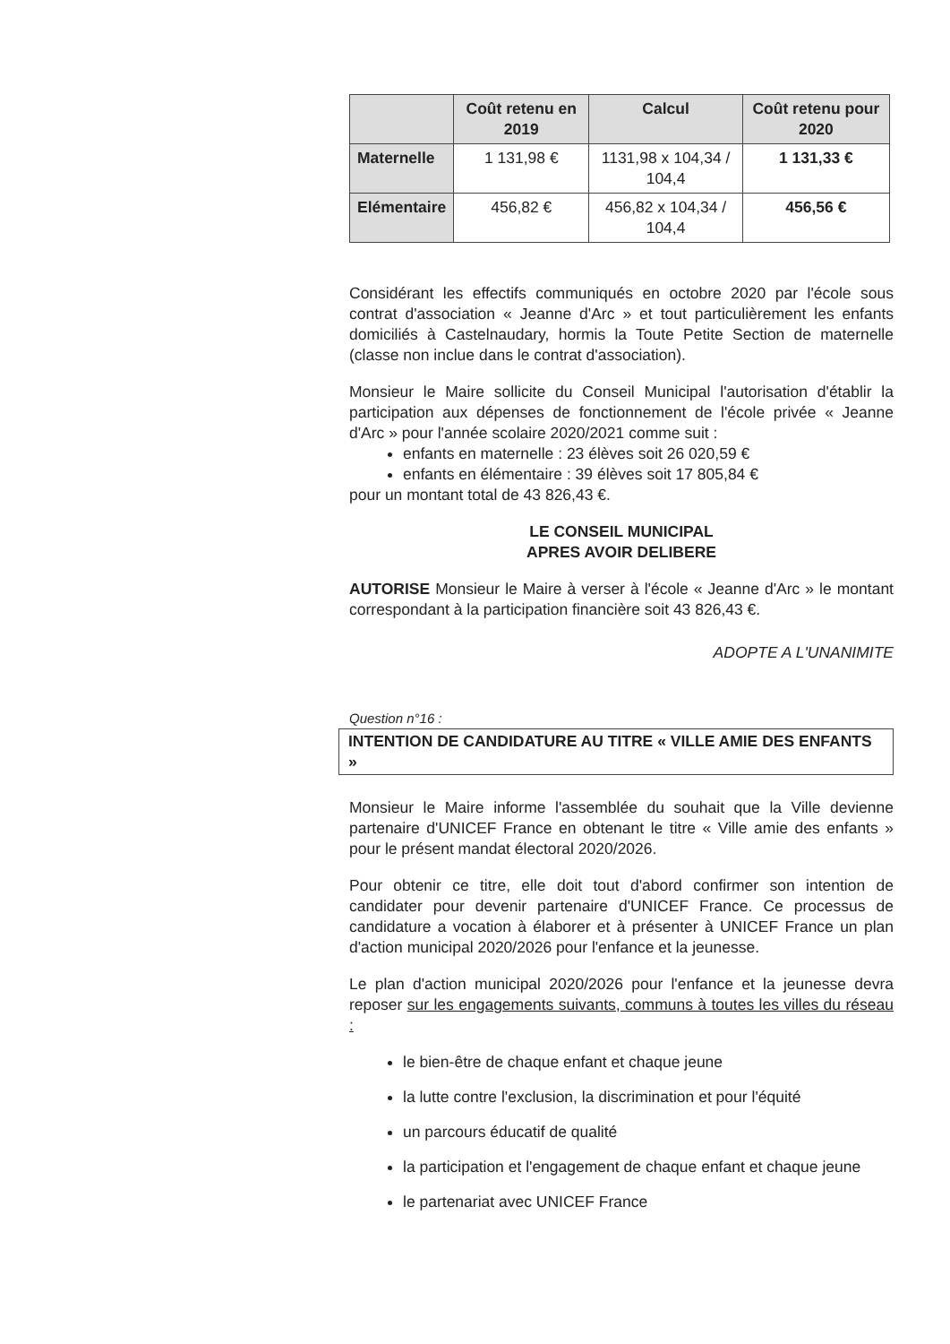| | Coût retenu en 2019 | Calcul | Coût retenu pour 2020 |
| --- | --- | --- | --- |
| Maternelle | 1 131,98 € | 1131,98 x 104,34 / 104,4 | 1 131,33 € |
| Elémentaire | 456,82 € | 456,82 x 104,34 / 104,4 | 456,56 € |
Considérant les effectifs communiqués en octobre 2020 par l'école sous contrat d'association « Jeanne d'Arc » et tout particulièrement les enfants domiciliés à Castelnaudary, hormis la Toute Petite Section de maternelle (classe non inclue dans le contrat d'association).
Monsieur le Maire sollicite du Conseil Municipal l'autorisation d'établir la participation aux dépenses de fonctionnement de l'école privée « Jeanne d'Arc » pour l'année scolaire 2020/2021 comme suit :
enfants en maternelle : 23 élèves soit 26 020,59 €
enfants en élémentaire : 39 élèves soit 17 805,84 €
pour un montant total de 43 826,43 €.
LE CONSEIL MUNICIPAL
APRES AVOIR DELIBERE
AUTORISE Monsieur le Maire à verser à l'école « Jeanne d'Arc » le montant correspondant à la participation financière soit 43 826,43 €.
ADOPTE A L'UNANIMITE
Question n°16 :
INTENTION DE CANDIDATURE AU TITRE « VILLE AMIE DES ENFANTS »
Monsieur le Maire informe l'assemblée du souhait que la Ville devienne partenaire d'UNICEF France en obtenant le titre « Ville amie des enfants » pour le présent mandat électoral 2020/2026.
Pour obtenir ce titre, elle doit tout d'abord confirmer son intention de candidater pour devenir partenaire d'UNICEF France. Ce processus de candidature a vocation à élaborer et à présenter à UNICEF France un plan d'action municipal 2020/2026 pour l'enfance et la jeunesse.
Le plan d'action municipal 2020/2026 pour l'enfance et la jeunesse devra reposer sur les engagements suivants, communs à toutes les villes du réseau :
le bien-être de chaque enfant et chaque jeune
la lutte contre l'exclusion, la discrimination et pour l'équité
un parcours éducatif de qualité
la participation et l'engagement de chaque enfant et chaque jeune
le partenariat avec UNICEF France